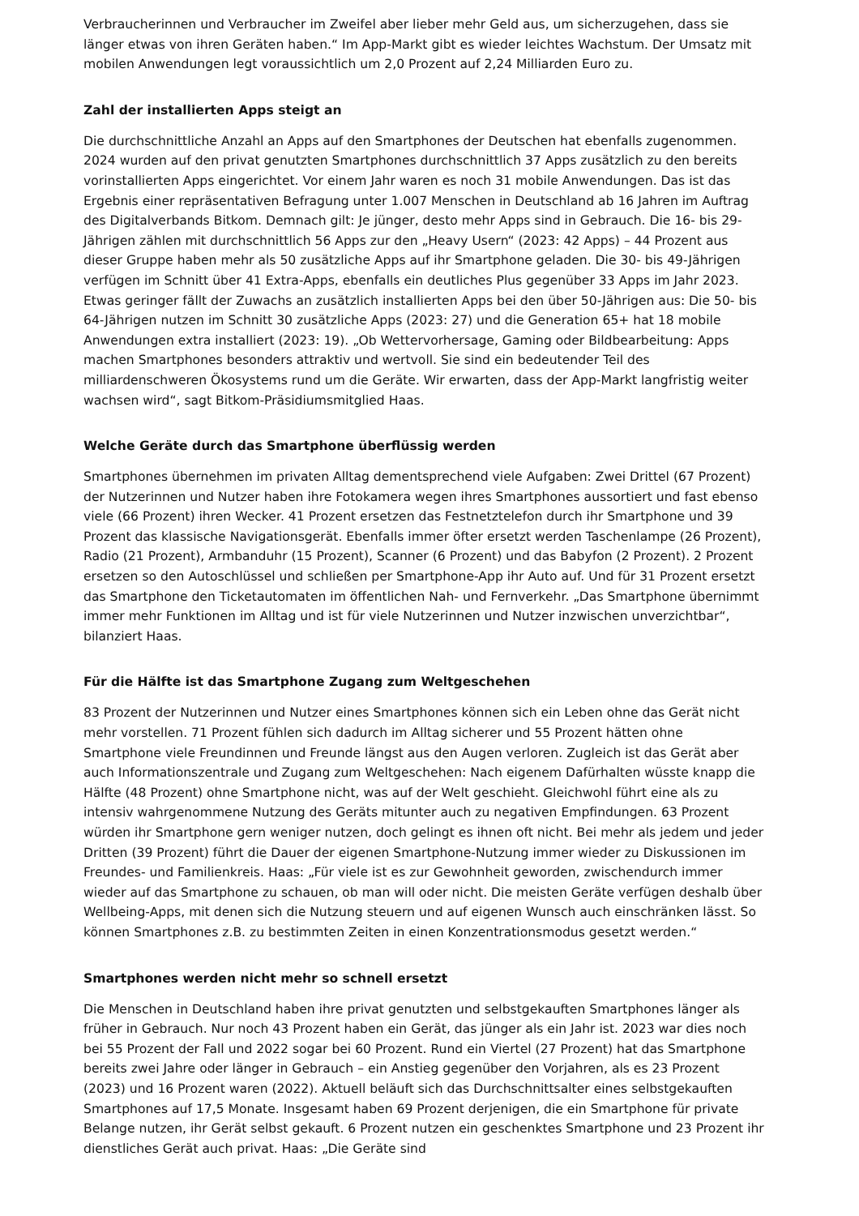Verbraucherinnen und Verbraucher im Zweifel aber lieber mehr Geld aus, um sicherzugehen, dass sie länger etwas von ihren Geräten haben.“ Im App-Markt gibt es wieder leichtes Wachstum. Der Umsatz mit mobilen Anwendungen legt voraussichtlich um 2,0 Prozent auf 2,24 Milliarden Euro zu.
Zahl der installierten Apps steigt an
Die durchschnittliche Anzahl an Apps auf den Smartphones der Deutschen hat ebenfalls zugenommen. 2024 wurden auf den privat genutzten Smartphones durchschnittlich 37 Apps zusätzlich zu den bereits vorinstallierten Apps eingerichtet. Vor einem Jahr waren es noch 31 mobile Anwendungen. Das ist das Ergebnis einer repräsentativen Befragung unter 1.007 Menschen in Deutschland ab 16 Jahren im Auftrag des Digitalverbands Bitkom. Demnach gilt: Je jünger, desto mehr Apps sind in Gebrauch. Die 16- bis 29-Jährigen zählen mit durchschnittlich 56 Apps zur den „Heavy Usern“ (2023: 42 Apps) – 44 Prozent aus dieser Gruppe haben mehr als 50 zusätzliche Apps auf ihr Smartphone geladen. Die 30- bis 49-Jährigen verfügen im Schnitt über 41 Extra-Apps, ebenfalls ein deutliches Plus gegenüber 33 Apps im Jahr 2023. Etwas geringer fällt der Zuwachs an zusätzlich installierten Apps bei den über 50-Jährigen aus: Die 50- bis 64-Jährigen nutzen im Schnitt 30 zusätzliche Apps (2023: 27) und die Generation 65+ hat 18 mobile Anwendungen extra installiert (2023: 19). „Ob Wettervorhersage, Gaming oder Bildbearbeitung: Apps machen Smartphones besonders attraktiv und wertvoll. Sie sind ein bedeutender Teil des milliardenschweren Ökosystems rund um die Geräte. Wir erwarten, dass der App-Markt langfristig weiter wachsen wird“, sagt Bitkom-Präsidiumsmitglied Haas.
Welche Geräte durch das Smartphone überflüssig werden
Smartphones übernehmen im privaten Alltag dementsprechend viele Aufgaben: Zwei Drittel (67 Prozent) der Nutzerinnen und Nutzer haben ihre Fotokamera wegen ihres Smartphones aussortiert und fast ebenso viele (66 Prozent) ihren Wecker. 41 Prozent ersetzen das Festnetztelefon durch ihr Smartphone und 39 Prozent das klassische Navigationsgerät. Ebenfalls immer öfter ersetzt werden Taschenlampe (26 Prozent), Radio (21 Prozent), Armbanduhr (15 Prozent), Scanner (6 Prozent) und das Babyfon (2 Prozent). 2 Prozent ersetzen so den Autoschlüssel und schließen per Smartphone-App ihr Auto auf. Und für 31 Prozent ersetzt das Smartphone den Ticketautomaten im öffentlichen Nah- und Fernverkehr. „Das Smartphone übernimmt immer mehr Funktionen im Alltag und ist für viele Nutzerinnen und Nutzer inzwischen unverzichtbar“, bilanziert Haas.
Für die Hälfte ist das Smartphone Zugang zum Weltgeschehen
83 Prozent der Nutzerinnen und Nutzer eines Smartphones können sich ein Leben ohne das Gerät nicht mehr vorstellen. 71 Prozent fühlen sich dadurch im Alltag sicherer und 55 Prozent hätten ohne Smartphone viele Freundinnen und Freunde längst aus den Augen verloren. Zugleich ist das Gerät aber auch Informationszentrale und Zugang zum Weltgeschehen: Nach eigenem Dafürhalten wüsste knapp die Hälfte (48 Prozent) ohne Smartphone nicht, was auf der Welt geschieht. Gleichwohl führt eine als zu intensiv wahrgenommene Nutzung des Geräts mitunter auch zu negativen Empfindungen. 63 Prozent würden ihr Smartphone gern weniger nutzen, doch gelingt es ihnen oft nicht. Bei mehr als jedem und jeder Dritten (39 Prozent) führt die Dauer der eigenen Smartphone-Nutzung immer wieder zu Diskussionen im Freundes- und Familienkreis. Haas: „Für viele ist es zur Gewohnheit geworden, zwischendurch immer wieder auf das Smartphone zu schauen, ob man will oder nicht. Die meisten Geräte verfügen deshalb über Wellbeing-Apps, mit denen sich die Nutzung steuern und auf eigenen Wunsch auch einschränken lässt. So können Smartphones z.B. zu bestimmten Zeiten in einen Konzentrationsmodus gesetzt werden.“
Smartphones werden nicht mehr so schnell ersetzt
Die Menschen in Deutschland haben ihre privat genutzten und selbstgekauften Smartphones länger als früher in Gebrauch. Nur noch 43 Prozent haben ein Gerät, das jünger als ein Jahr ist. 2023 war dies noch bei 55 Prozent der Fall und 2022 sogar bei 60 Prozent. Rund ein Viertel (27 Prozent) hat das Smartphone bereits zwei Jahre oder länger in Gebrauch – ein Anstieg gegenüber den Vorjahren, als es 23 Prozent (2023) und 16 Prozent waren (2022). Aktuell beläuft sich das Durchschnittsalter eines selbstgekauften Smartphones auf 17,5 Monate. Insgesamt haben 69 Prozent derjenigen, die ein Smartphone für private Belange nutzen, ihr Gerät selbst gekauft. 6 Prozent nutzen ein geschenktes Smartphone und 23 Prozent ihr dienstliches Gerät auch privat. Haas: „Die Geräte sind